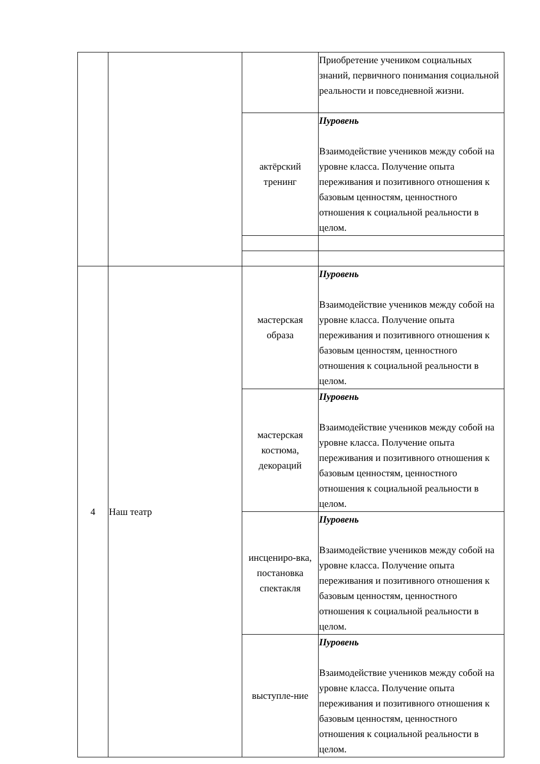| | | | Приобретение учеником социальных знаний, первичного понимания социальной реальности и повседневной жизни. |
| | | актёрский тренинг | IIуровень Взаимодействие учеников между собой на уровне класса. Получение опыта переживания и позитивного отношения к базовым ценностям, ценностного отношения к социальной реальности в целом. |
| 4 | Наш театр | мастерская образа | IIуровень Взаимодействие учеников между собой на уровне класса. Получение опыта переживания и позитивного отношения к базовым ценностям, ценностного отношения к социальной реальности в целом. |
| | | мастерская костюма, декораций | IIуровень Взаимодействие учеников между собой на уровне класса. Получение опыта переживания и позитивного отношения к базовым ценностям, ценностного отношения к социальной реальности в целом. |
| | | инсцениро-вка, постановка спектакля | IIуровень Взаимодействие учеников между собой на уровне класса. Получение опыта переживания и позитивного отношения к базовым ценностям, ценностного отношения к социальной реальности в целом. |
| | | выступле-ние | IIуровень Взаимодействие учеников между собой на уровне класса. Получение опыта переживания и позитивного отношения к базовым ценностям, ценностного отношения к социальной реальности в целом. |